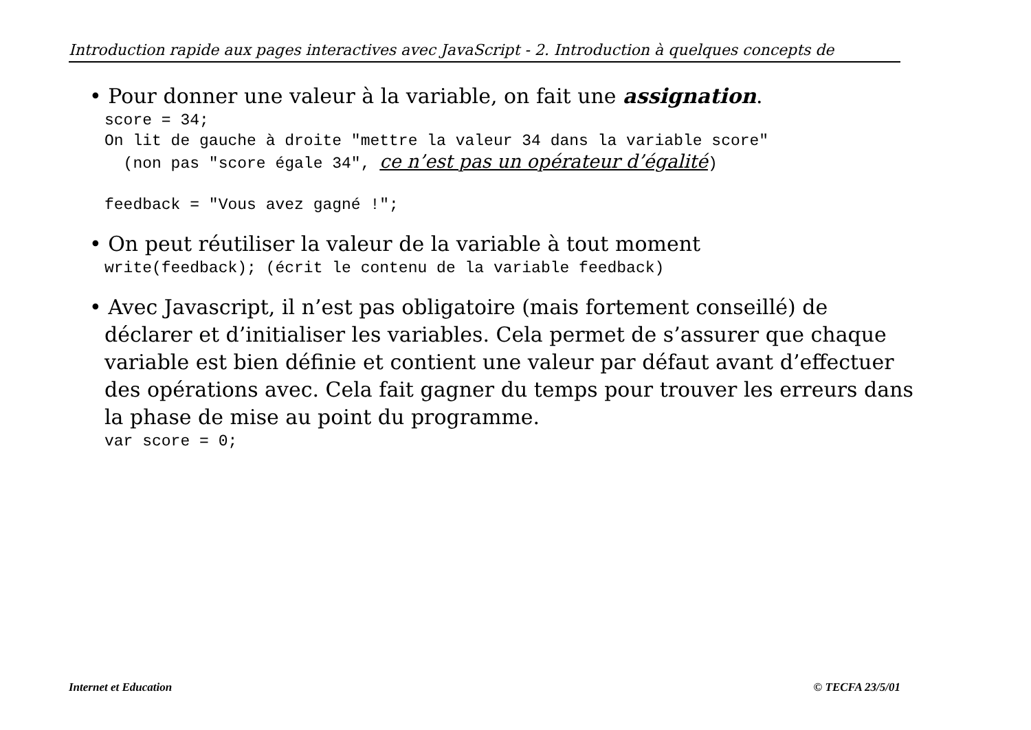Introduction rapide aux pages interactives avec JavaScript - 2. Introduction à quelques concepts de
• Pour donner une valeur à la variable, on fait une assignation.
score = 34; On lit de gauche à droite "mettre la valeur 34 dans la variable score" (non pas "score égale 34", ce n’est pas un opérateur d’égalité) feedback = "Vous avez gagné !";
• On peut réutiliser la valeur de la variable à tout moment
write(feedback); (écrit le contenu de la variable feedback)
• Avec Javascript, il n’est pas obligatoire (mais fortement conseillé) de déclarer et d’initialiser les variables. Cela permet de s’assurer que chaque variable est bien définie et contient une valeur par défaut avant d’effectuer des opérations avec. Cela fait gagner du temps pour trouver les erreurs dans la phase de mise au point du programme.
var score = 0;
Internet et Education © TECFA 23/5/01